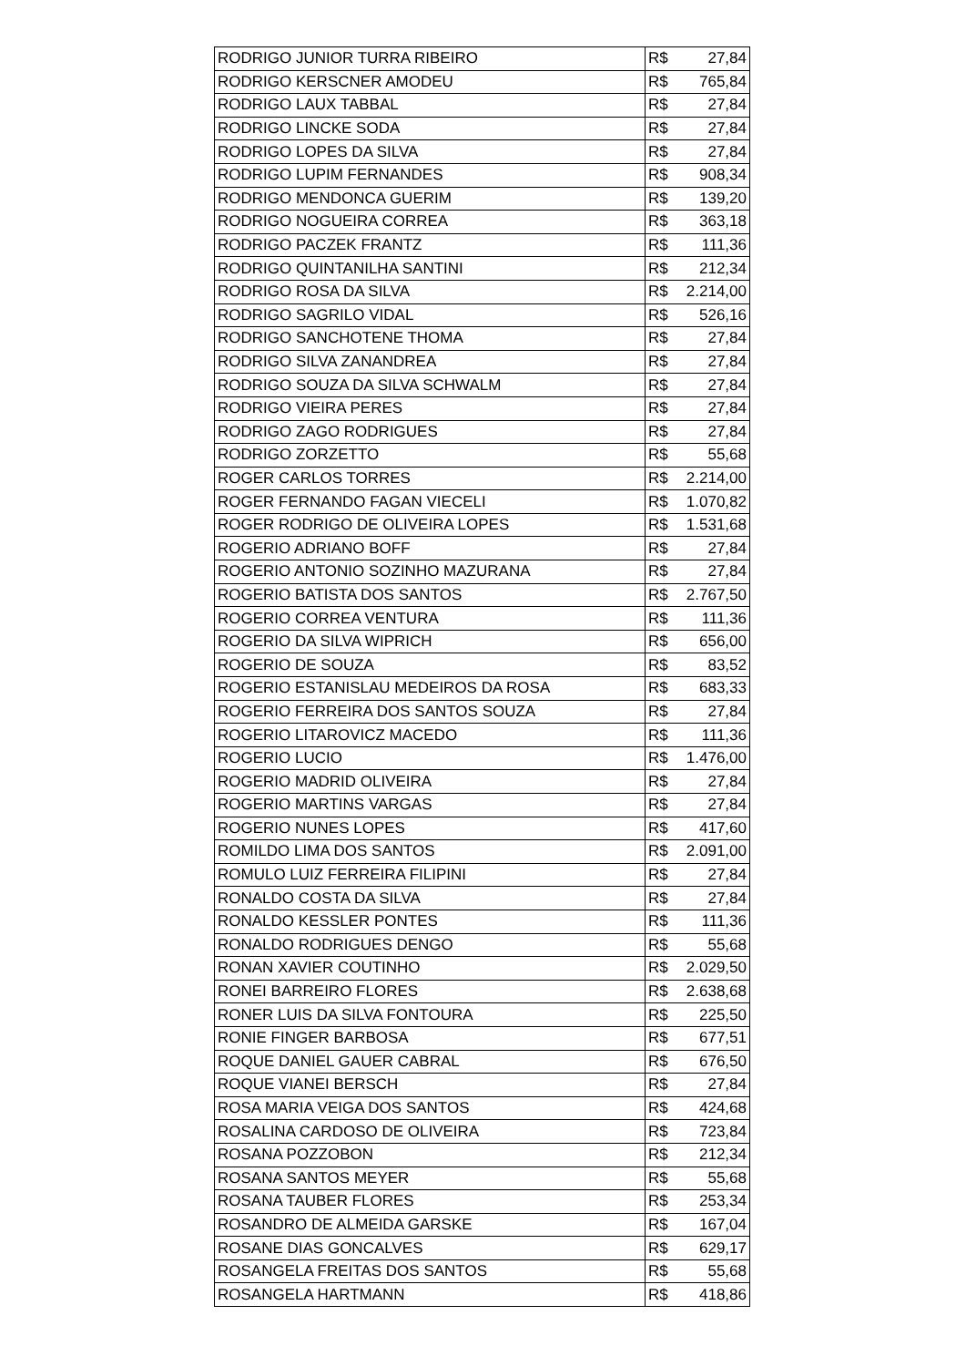| RODRIGO JUNIOR TURRA RIBEIRO | R$ 27,84 |
| RODRIGO KERSCNER AMODEU | R$ 765,84 |
| RODRIGO LAUX TABBAL | R$ 27,84 |
| RODRIGO LINCKE SODA | R$ 27,84 |
| RODRIGO LOPES DA SILVA | R$ 27,84 |
| RODRIGO LUPIM FERNANDES | R$ 908,34 |
| RODRIGO MENDONCA GUERIM | R$ 139,20 |
| RODRIGO NOGUEIRA CORREA | R$ 363,18 |
| RODRIGO PACZEK FRANTZ | R$ 111,36 |
| RODRIGO QUINTANILHA SANTINI | R$ 212,34 |
| RODRIGO ROSA DA SILVA | R$ 2.214,00 |
| RODRIGO SAGRILO VIDAL | R$ 526,16 |
| RODRIGO SANCHOTENE THOMA | R$ 27,84 |
| RODRIGO SILVA ZANANDREA | R$ 27,84 |
| RODRIGO SOUZA DA SILVA SCHWALM | R$ 27,84 |
| RODRIGO VIEIRA PERES | R$ 27,84 |
| RODRIGO ZAGO RODRIGUES | R$ 27,84 |
| RODRIGO ZORZETTO | R$ 55,68 |
| ROGER CARLOS TORRES | R$ 2.214,00 |
| ROGER FERNANDO FAGAN VIECELI | R$ 1.070,82 |
| ROGER RODRIGO DE OLIVEIRA LOPES | R$ 1.531,68 |
| ROGERIO ADRIANO BOFF | R$ 27,84 |
| ROGERIO ANTONIO SOZINHO MAZURANA | R$ 27,84 |
| ROGERIO BATISTA DOS SANTOS | R$ 2.767,50 |
| ROGERIO CORREA VENTURA | R$ 111,36 |
| ROGERIO DA SILVA WIPRICH | R$ 656,00 |
| ROGERIO DE SOUZA | R$ 83,52 |
| ROGERIO ESTANISLAU MEDEIROS DA ROSA | R$ 683,33 |
| ROGERIO FERREIRA DOS SANTOS SOUZA | R$ 27,84 |
| ROGERIO LITAROVICZ MACEDO | R$ 111,36 |
| ROGERIO LUCIO | R$ 1.476,00 |
| ROGERIO MADRID OLIVEIRA | R$ 27,84 |
| ROGERIO MARTINS VARGAS | R$ 27,84 |
| ROGERIO NUNES LOPES | R$ 417,60 |
| ROMILDO LIMA DOS SANTOS | R$ 2.091,00 |
| ROMULO LUIZ FERREIRA FILIPINI | R$ 27,84 |
| RONALDO COSTA DA SILVA | R$ 27,84 |
| RONALDO KESSLER PONTES | R$ 111,36 |
| RONALDO RODRIGUES DENGO | R$ 55,68 |
| RONAN XAVIER COUTINHO | R$ 2.029,50 |
| RONEI BARREIRO FLORES | R$ 2.638,68 |
| RONER LUIS DA SILVA FONTOURA | R$ 225,50 |
| RONIE FINGER BARBOSA | R$ 677,51 |
| ROQUE DANIEL GAUER CABRAL | R$ 676,50 |
| ROQUE VIANEI BERSCH | R$ 27,84 |
| ROSA MARIA VEIGA DOS SANTOS | R$ 424,68 |
| ROSALINA CARDOSO DE OLIVEIRA | R$ 723,84 |
| ROSANA POZZOBON | R$ 212,34 |
| ROSANA SANTOS MEYER | R$ 55,68 |
| ROSANA TAUBER FLORES | R$ 253,34 |
| ROSANDRO DE ALMEIDA GARSKE | R$ 167,04 |
| ROSANE DIAS GONCALVES | R$ 629,17 |
| ROSANGELA FREITAS DOS SANTOS | R$ 55,68 |
| ROSANGELA HARTMANN | R$ 418,86 |